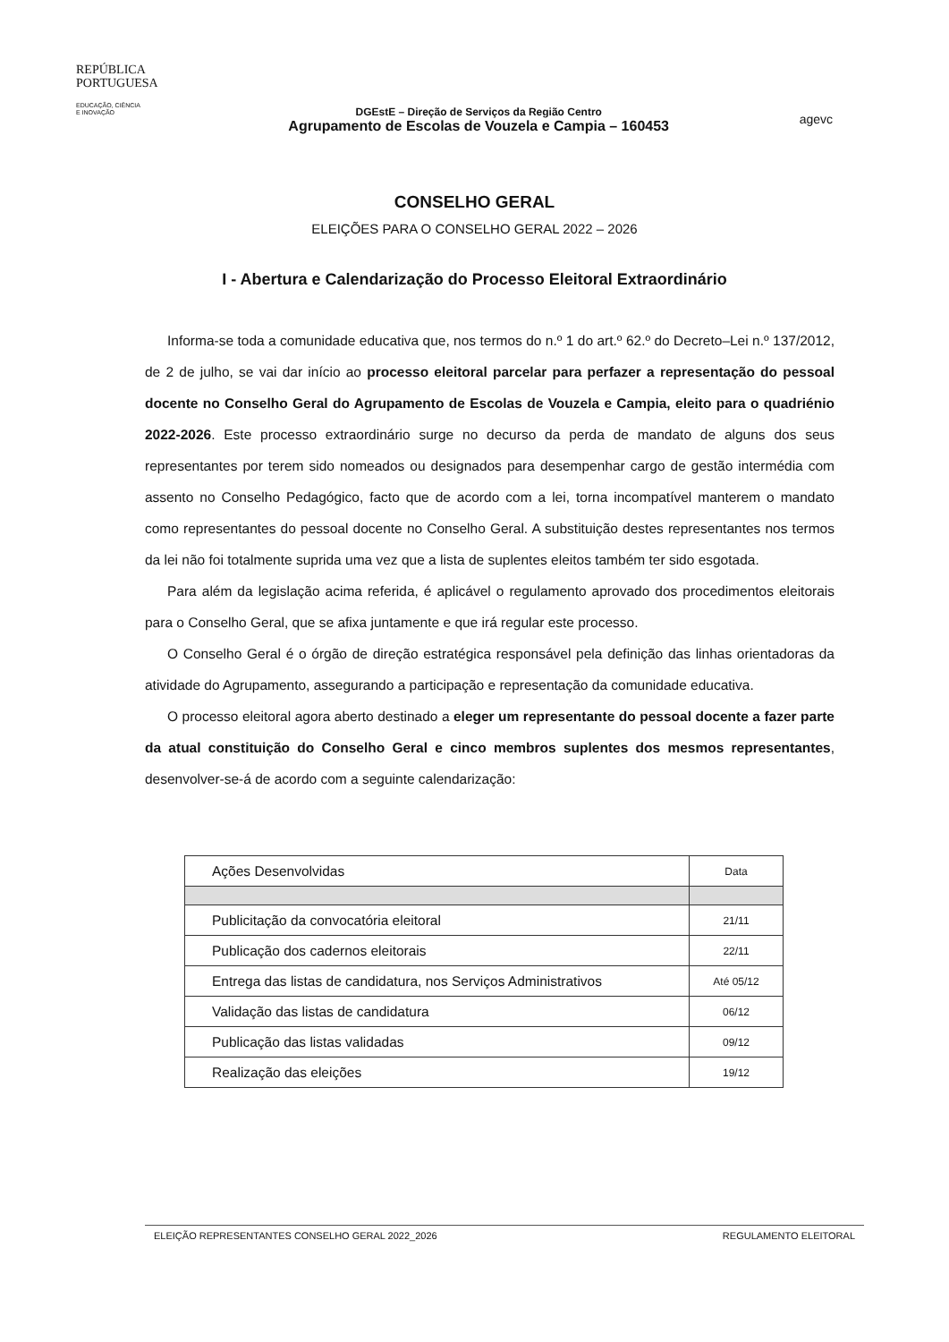REPÚBLICA
PORTUGUESA
EDUCAÇÃO, CIÊNCIA
E INOVAÇÃO
DGEstE – Direção de Serviços da Região Centro
Agrupamento de Escolas de Vouzela e Campia – 160453
agevc
CONSELHO GERAL
ELEIÇÕES PARA O CONSELHO GERAL 2022 – 2026
I - Abertura e Calendarização do Processo Eleitoral Extraordinário
Informa-se toda a comunidade educativa que, nos termos do n.º 1 do art.º 62.º do Decreto–Lei n.º 137/2012, de 2 de julho, se vai dar início ao processo eleitoral parcelar para perfazer a representação do pessoal docente no Conselho Geral do Agrupamento de Escolas de Vouzela e Campia, eleito para o quadriénio 2022-2026. Este processo extraordinário surge no decurso da perda de mandato de alguns dos seus representantes por terem sido nomeados ou designados para desempenhar cargo de gestão intermédia com assento no Conselho Pedagógico, facto que de acordo com a lei, torna incompatível manterem o mandato como representantes do pessoal docente no Conselho Geral. A substituição destes representantes nos termos da lei não foi totalmente suprida uma vez que a lista de suplentes eleitos também ter sido esgotada.
Para além da legislação acima referida, é aplicável o regulamento aprovado dos procedimentos eleitorais para o Conselho Geral, que se afixa juntamente e que irá regular este processo.
O Conselho Geral é o órgão de direção estratégica responsável pela definição das linhas orientadoras da atividade do Agrupamento, assegurando a participação e representação da comunidade educativa.
O processo eleitoral agora aberto destinado a eleger um representante do pessoal docente a fazer parte da atual constituição do Conselho Geral e cinco membros suplentes dos mesmos representantes, desenvolver-se-á de acordo com a seguinte calendarização:
| Ações Desenvolvidas | Data |
| --- | --- |
| Publicitação da convocatória eleitoral | 21/11 |
| Publicação dos cadernos eleitorais | 22/11 |
| Entrega das listas de candidatura, nos Serviços Administrativos | Até 05/12 |
| Validação das listas de candidatura | 06/12 |
| Publicação das listas validadas | 09/12 |
| Realização das eleições | 19/12 |
ELEIÇÃO REPRESENTANTES CONSELHO GERAL 2022_2026 REGULAMENTO ELEITORAL